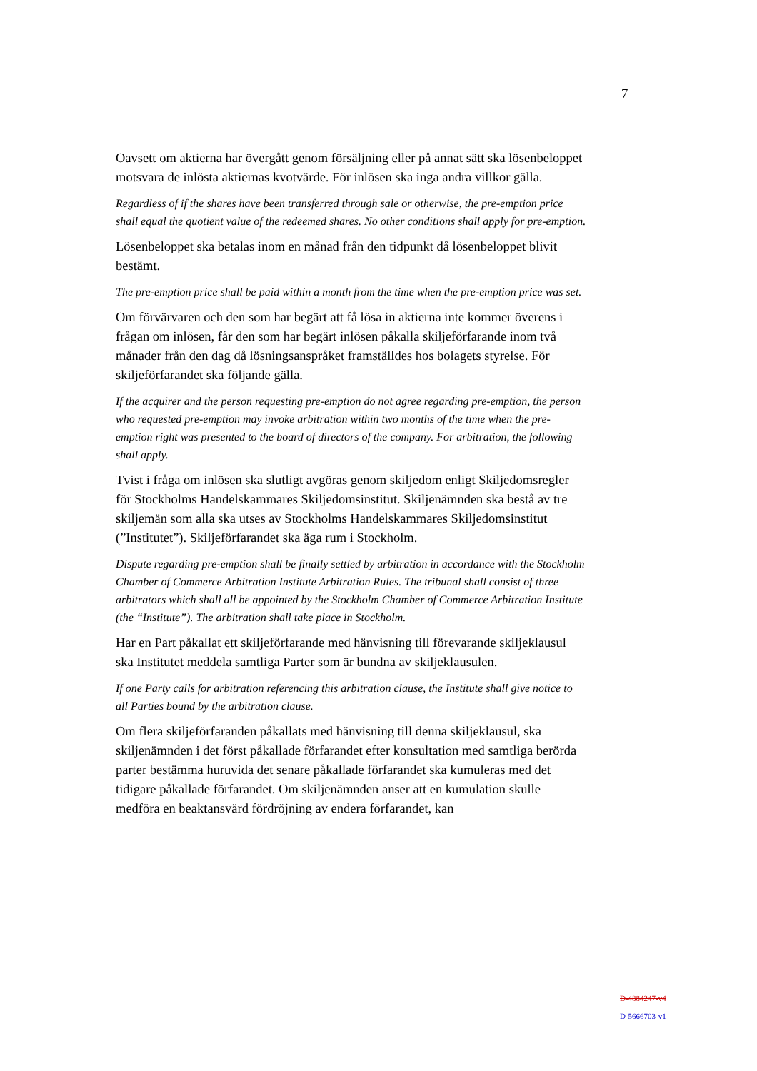7
Oavsett om aktierna har övergått genom försäljning eller på annat sätt ska lösenbeloppet motsvara de inlösta aktiernas kvotvärde. För inlösen ska inga andra villkor gälla.
Regardless of if the shares have been transferred through sale or otherwise, the pre-emption price shall equal the quotient value of the redeemed shares. No other conditions shall apply for pre-emption.
Lösenbeloppet ska betalas inom en månad från den tidpunkt då lösenbeloppet blivit bestämt.
The pre-emption price shall be paid within a month from the time when the pre-emption price was set.
Om förvärvaren och den som har begärt att få lösa in aktierna inte kommer överens i frågan om inlösen, får den som har begärt inlösen påkalla skiljeförfarande inom två månader från den dag då lösningsanspråket framställdes hos bolagets styrelse. För skiljeförfarandet ska följande gälla.
If the acquirer and the person requesting pre-emption do not agree regarding pre-emption, the person who requested pre-emption may invoke arbitration within two months of the time when the pre-emption right was presented to the board of directors of the company. For arbitration, the following shall apply.
Tvist i fråga om inlösen ska slutligt avgöras genom skiljedom enligt Skiljedomsregler för Stockholms Handelskammares Skiljedomsinstitut. Skiljenämnden ska bestå av tre skiljemän som alla ska utses av Stockholms Handelskammares Skiljedomsinstitut (”Institutet”). Skiljeförfarandet ska äga rum i Stockholm.
Dispute regarding pre-emption shall be finally settled by arbitration in accordance with the Stockholm Chamber of Commerce Arbitration Institute Arbitration Rules. The tribunal shall consist of three arbitrators which shall all be appointed by the Stockholm Chamber of Commerce Arbitration Institute (the “Institute”). The arbitration shall take place in Stockholm.
Har en Part påkallat ett skiljeförfarande med hänvisning till förevarande skiljeklausul ska Institutet meddela samtliga Parter som är bundna av skiljeklausulen.
If one Party calls for arbitration referencing this arbitration clause, the Institute shall give notice to all Parties bound by the arbitration clause.
Om flera skiljeförfaranden påkallats med hänvisning till denna skiljeklausul, ska skiljenämnden i det först påkallade förfarandet efter konsultation med samtliga berörda parter bestämma huruvida det senare påkallade förfarandet ska kumuleras med det tidigare påkallade förfarandet. Om skiljenämnden anser att en kumulation skulle medföra en beaktansvärd fördröjning av endera förfarandet, kan
D-4884247-v4
D-5666703-v1